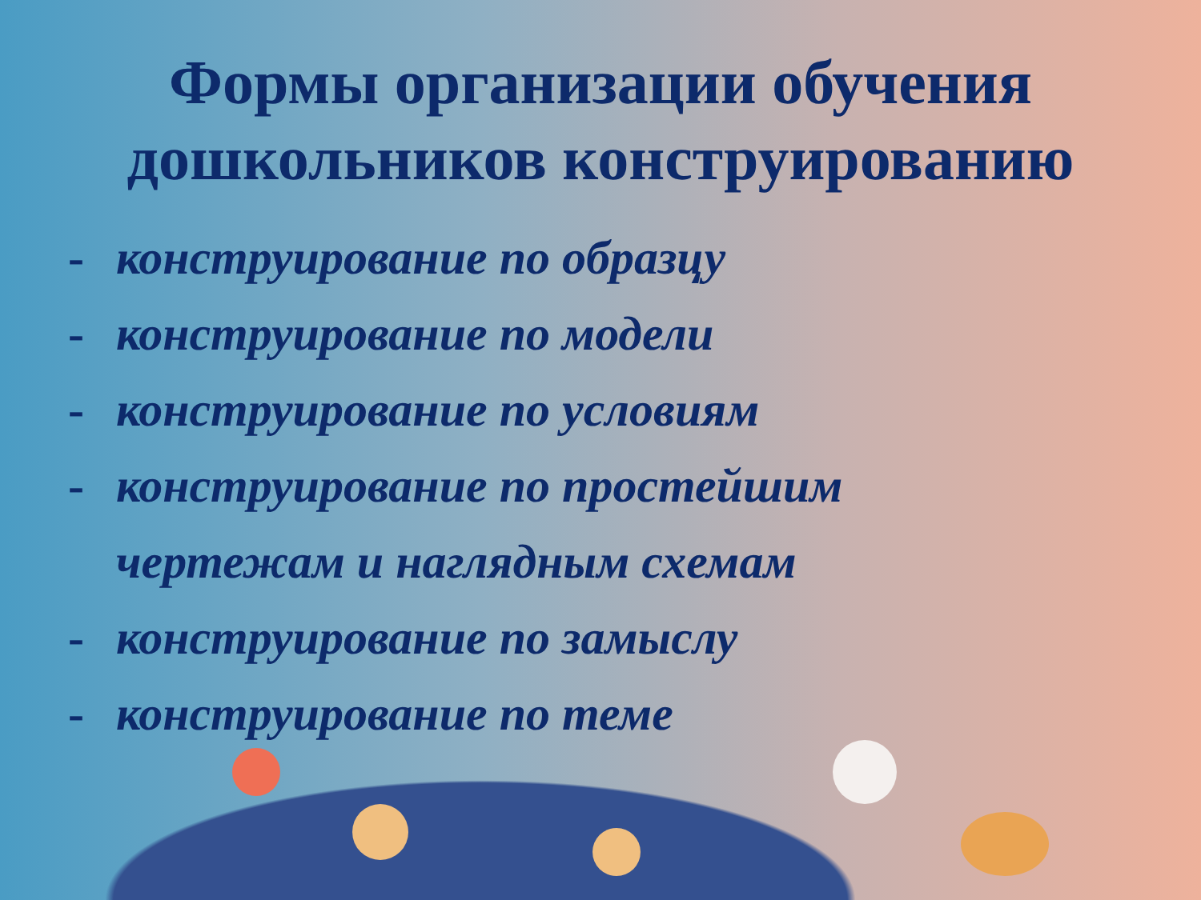Формы организации обучения
дошкольников конструированию
- конструирование по образцу
- конструирование по модели
- конструирование по условиям
- конструирование по простейшим
чертежам и наглядным схемам
- конструирование по замыслу
- конструирование по теме